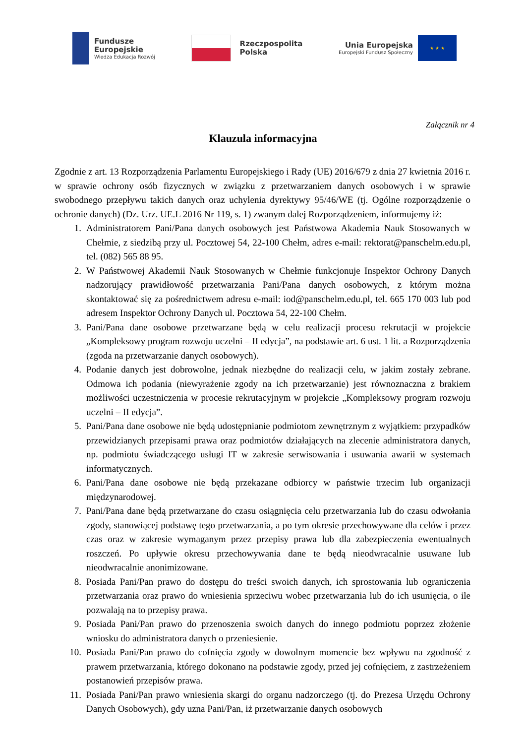Fundusze
Europejskie
Wiedza Edukacja Rozwój
Rzeczpospolita
Polska
Unia Europejska
Europejski Fundusz Społeczny
★ ★ ★
Załącznik nr 4
Klauzula informacyjna
Zgodnie z art. 13 Rozporządzenia Parlamentu Europejskiego i Rady (UE) 2016/679 z dnia 27 kwietnia 2016 r. w sprawie ochrony osób fizycznych w związku z przetwarzaniem danych osobowych i w sprawie swobodnego przepływu takich danych oraz uchylenia dyrektywy 95/46/WE (tj. Ogólne rozporządzenie o ochronie danych) (Dz. Urz. UE.L 2016 Nr 119, s. 1) zwanym dalej Rozporządzeniem, informujemy iż:
1. Administratorem Pani/Pana danych osobowych jest Państwowa Akademia Nauk Stosowanych w Chełmie, z siedzibą przy ul. Pocztowej 54, 22-100 Chełm, adres e-mail: rektorat@panschelm.edu.pl, tel. (082) 565 88 95.
2. W Państwowej Akademii Nauk Stosowanych w Chełmie funkcjonuje Inspektor Ochrony Danych nadzorujący prawidłowość przetwarzania Pani/Pana danych osobowych, z którym można skontaktować się za pośrednictwem adresu e-mail: iod@panschelm.edu.pl, tel. 665 170 003 lub pod adresem Inspektor Ochrony Danych ul. Pocztowa 54, 22-100 Chełm.
3. Pani/Pana dane osobowe przetwarzane będą w celu realizacji procesu rekrutacji w projekcie „Kompleksowy program rozwoju uczelni – II edycja”, na podstawie art. 6 ust. 1 lit. a Rozporządzenia (zgoda na przetwarzanie danych osobowych).
4. Podanie danych jest dobrowolne, jednak niezbędne do realizacji celu, w jakim zostały zebrane. Odmowa ich podania (niewyrażenie zgody na ich przetwarzanie) jest równoznaczna z brakiem możliwości uczestniczenia w procesie rekrutacyjnym w projekcie „Kompleksowy program rozwoju uczelni – II edycja”.
5. Pani/Pana dane osobowe nie będą udostępnianie podmiotom zewnętrznym z wyjątkiem: przypadków przewidzianych przepisami prawa oraz podmiotów działających na zlecenie administratora danych, np. podmiotu świadczącego usługi IT w zakresie serwisowania i usuwania awarii w systemach informatycznych.
6. Pani/Pana dane osobowe nie będą przekazane odbiorcy w państwie trzecim lub organizacji międzynarodowej.
7. Pani/Pana dane będą przetwarzane do czasu osiągnięcia celu przetwarzania lub do czasu odwołania zgody, stanowiącej podstawę tego przetwarzania, a po tym okresie przechowywane dla celów i przez czas oraz w zakresie wymaganym przez przepisy prawa lub dla zabezpieczenia ewentualnych roszczeń. Po upływie okresu przechowywania dane te będą nieodwracalnie usuwane lub nieodwracalnie anonimizowane.
8. Posiada Pani/Pan prawo do dostępu do treści swoich danych, ich sprostowania lub ograniczenia przetwarzania oraz prawo do wniesienia sprzeciwu wobec przetwarzania lub do ich usunięcia, o ile pozwalają na to przepisy prawa.
9. Posiada Pani/Pan prawo do przenoszenia swoich danych do innego podmiotu poprzez złożenie wniosku do administratora danych o przeniesienie.
10. Posiada Pani/Pan prawo do cofnięcia zgody w dowolnym momencie bez wpływu na zgodność z prawem przetwarzania, którego dokonano na podstawie zgody, przed jej cofnięciem, z zastrzeżeniem postanowień przepisów prawa.
11. Posiada Pani/Pan prawo wniesienia skargi do organu nadzorczego (tj. do Prezesa Urzędu Ochrony Danych Osobowych), gdy uzna Pani/Pan, iż przetwarzanie danych osobowych